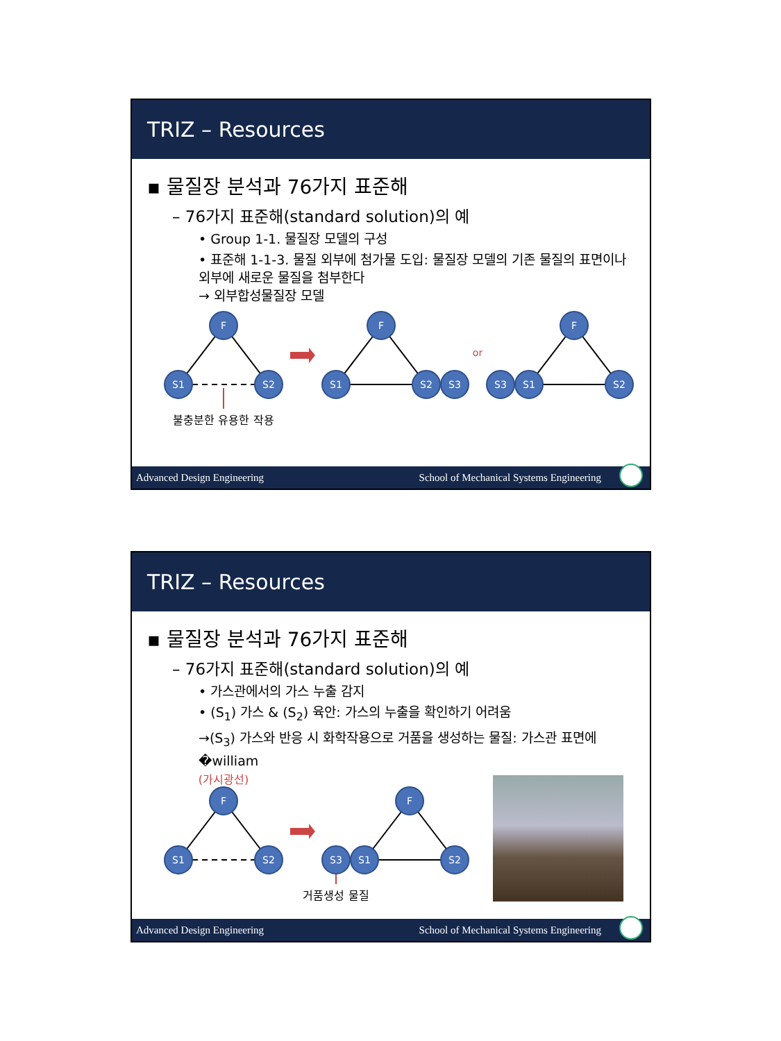TRIZ – Resources
▪ 물질장 분석과 76가지 표준해
– 76가지 표준해(standard solution)의 예
• Group 1-1. 물질장 모델의 구성
• 표준해 1-1-3. 물질 외부에 첨가물 도입: 물질장 모델의 기존 물질의 표면이나 외부에 새로운 물질을 첨부한다
→ 외부합성물질장 모델
or
F
S1
S2
F
S1
S2
S3
F
S3
S1
S2
불충분한 유용한 작용
Advanced Design Engineering School of Mechanical Systems Engineering
TRIZ – Resources
▪ 물질장 분석과 76가지 표준해
– 76가지 표준해(standard solution)의 예
• 가스관에서의 가스 누출 감지
• (S<sub>1</sub>) 가스 & (S<sub>2</sub>) 육안: 가스의 누출을 확인하기 어려움
→(S<sub>3</sub>) 가스와 반응 시 화학작용으로 거품을 생성하는 물질: 가스관 표면에 �william
(가시광선)
F
S1
S2
F
S3
S1
S2
거품생성 물질
Advanced Design Engineering School of Mechanical Systems Engineering